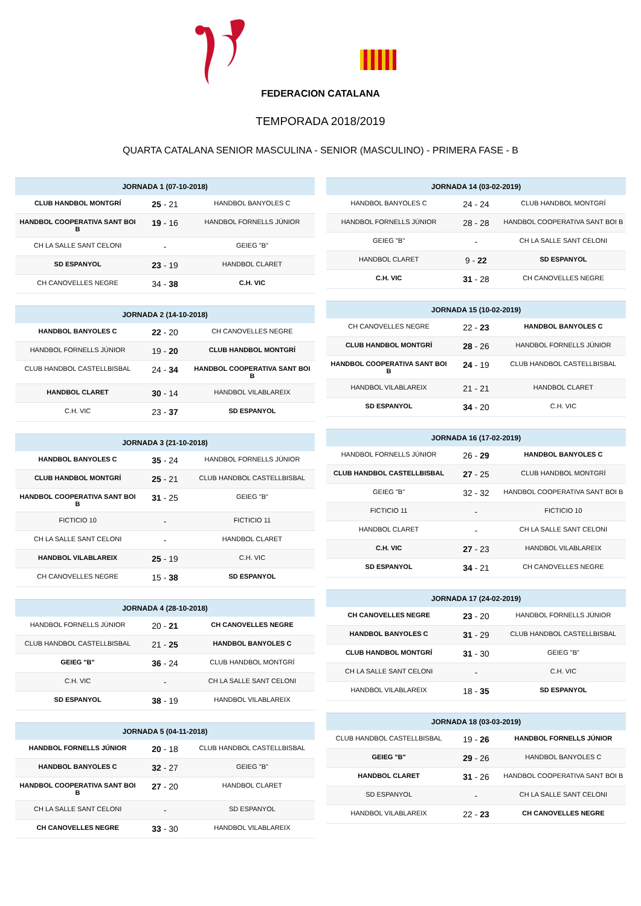FEDERACION CATALANA
TEMPORADA 2018/2019
QUARTA CATALANA SENIOR MASCULINA - SENIOR (MASCULINO) - PRIMERA FASE - B
| JORNADA 1 (07-10-2018) | | |
| --- | --- | --- |
| CLUB HANDBOL MONTGRÍ | 25 - 21 | HANDBOL BANYOLES C |
| HANDBOL COOPERATIVA SANT BOI B | 19 - 16 | HANDBOL FORNELLS JÚNIOR |
| CH LA SALLE SANT CELONI | - | GEIEG "B" |
| SD ESPANYOL | 23 - 19 | HANDBOL CLARET |
| CH CANOVELLES NEGRE | 34 - 38 | C.H. VIC |
| JORNADA 2 (14-10-2018) | | |
| --- | --- | --- |
| HANDBOL BANYOLES C | 22 - 20 | CH CANOVELLES NEGRE |
| HANDBOL FORNELLS JÚNIOR | 19 - 20 | CLUB HANDBOL MONTGRÍ |
| CLUB HANDBOL CASTELLBISBAL | 24 - 34 | HANDBOL COOPERATIVA SANT BOI B |
| HANDBOL CLARET | 30 - 14 | HANDBOL VILABLAREIX |
| C.H. VIC | 23 - 37 | SD ESPANYOL |
| JORNADA 3 (21-10-2018) | | |
| --- | --- | --- |
| HANDBOL BANYOLES C | 35 - 24 | HANDBOL FORNELLS JÚNIOR |
| CLUB HANDBOL MONTGRÍ | 25 - 21 | CLUB HANDBOL CASTELLBISBAL |
| HANDBOL COOPERATIVA SANT BOI B | 31 - 25 | GEIEG "B" |
| FICTICIO 10 | - | FICTICIO 11 |
| CH LA SALLE SANT CELONI | - | HANDBOL CLARET |
| HANDBOL VILABLAREIX | 25 - 19 | C.H. VIC |
| CH CANOVELLES NEGRE | 15 - 38 | SD ESPANYOL |
| JORNADA 4 (28-10-2018) | | |
| --- | --- | --- |
| HANDBOL FORNELLS JÚNIOR | 20 - 21 | CH CANOVELLES NEGRE |
| CLUB HANDBOL CASTELLBISBAL | 21 - 25 | HANDBOL BANYOLES C |
| GEIEG "B" | 36 - 24 | CLUB HANDBOL MONTGRÍ |
| C.H. VIC | - | CH LA SALLE SANT CELONI |
| SD ESPANYOL | 38 - 19 | HANDBOL VILABLAREIX |
| JORNADA 5 (04-11-2018) | | |
| --- | --- | --- |
| HANDBOL FORNELLS JÚNIOR | 20 - 18 | CLUB HANDBOL CASTELLBISBAL |
| HANDBOL BANYOLES C | 32 - 27 | GEIEG "B" |
| HANDBOL COOPERATIVA SANT BOI B | 27 - 20 | HANDBOL CLARET |
| CH LA SALLE SANT CELONI | - | SD ESPANYOL |
| CH CANOVELLES NEGRE | 33 - 30 | HANDBOL VILABLAREIX |
| JORNADA 14 (03-02-2019) | | |
| --- | --- | --- |
| HANDBOL BANYOLES C | 24 - 24 | CLUB HANDBOL MONTGRÍ |
| HANDBOL FORNELLS JÚNIOR | 28 - 28 | HANDBOL COOPERATIVA SANT BOI B |
| GEIEG "B" | - | CH LA SALLE SANT CELONI |
| HANDBOL CLARET | 9 - 22 | SD ESPANYOL |
| C.H. VIC | 31 - 28 | CH CANOVELLES NEGRE |
| JORNADA 15 (10-02-2019) | | |
| --- | --- | --- |
| CH CANOVELLES NEGRE | 22 - 23 | HANDBOL BANYOLES C |
| CLUB HANDBOL MONTGRÍ | 28 - 26 | HANDBOL FORNELLS JÚNIOR |
| HANDBOL COOPERATIVA SANT BOI B | 24 - 19 | CLUB HANDBOL CASTELLBISBAL |
| HANDBOL VILABLAREIX | 21 - 21 | HANDBOL CLARET |
| SD ESPANYOL | 34 - 20 | C.H. VIC |
| JORNADA 16 (17-02-2019) | | |
| --- | --- | --- |
| HANDBOL FORNELLS JÚNIOR | 26 - 29 | HANDBOL BANYOLES C |
| CLUB HANDBOL CASTELLBISBAL | 27 - 25 | CLUB HANDBOL MONTGRÍ |
| GEIEG "B" | 32 - 32 | HANDBOL COOPERATIVA SANT BOI B |
| FICTICIO 11 | - | FICTICIO 10 |
| HANDBOL CLARET | - | CH LA SALLE SANT CELONI |
| C.H. VIC | 27 - 23 | HANDBOL VILABLAREIX |
| SD ESPANYOL | 34 - 21 | CH CANOVELLES NEGRE |
| JORNADA 17 (24-02-2019) | | |
| --- | --- | --- |
| CH CANOVELLES NEGRE | 23 - 20 | HANDBOL FORNELLS JÚNIOR |
| HANDBOL BANYOLES C | 31 - 29 | CLUB HANDBOL CASTELLBISBAL |
| CLUB HANDBOL MONTGRÍ | 31 - 30 | GEIEG "B" |
| CH LA SALLE SANT CELONI | - | C.H. VIC |
| HANDBOL VILABLAREIX | 18 - 35 | SD ESPANYOL |
| JORNADA 18 (03-03-2019) | | |
| --- | --- | --- |
| CLUB HANDBOL CASTELLBISBAL | 19 - 26 | HANDBOL FORNELLS JÚNIOR |
| GEIEG "B" | 29 - 26 | HANDBOL BANYOLES C |
| HANDBOL CLARET | 31 - 26 | HANDBOL COOPERATIVA SANT BOI B |
| SD ESPANYOL | - | CH LA SALLE SANT CELONI |
| HANDBOL VILABLAREIX | 22 - 23 | CH CANOVELLES NEGRE |